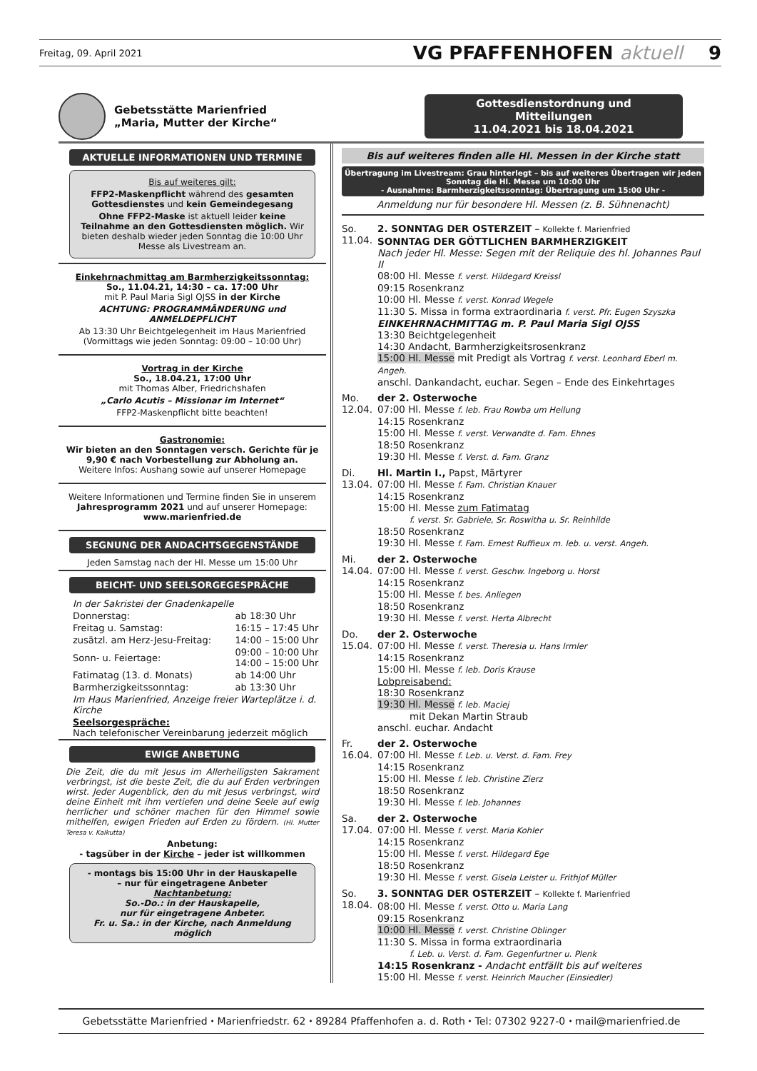Freitag, 09. April 2021 VG PFAFFENHOFEN aktuell 9
Gebetsstätte Marienfried
„Maria, Mutter der Kirche“
Gottesdienstordnung und Mitteilungen
11.04.2021 bis 18.04.2021
AKTUELLE INFORMATIONEN UND TERMINE
Bis auf weiteres gilt:
FFP2-Maskenpflicht während des gesamten Gottesdienstes und kein Gemeindegesang
Ohne FFP2-Maske ist aktuell leider keine Teilnahme an den Gottesdiensten möglich. Wir bieten deshalb wieder jeden Sonntag die 10:00 Uhr Messe als Livestream an.
Einkehrnachmittag am Barmherzigkeitssonntag:
So., 11.04.21, 14:30 – ca. 17:00 Uhr
mit P. Paul Maria Sigl OJSS in der Kirche
ACHTUNG: PROGRAMMÄNDERUNG und ANMELDEPFLICHT
Ab 13:30 Uhr Beichtgelegenheit im Haus Marienfried (Vormittags wie jeden Sonntag: 09:00 – 10:00 Uhr)
Vortrag in der Kirche
So., 18.04.21, 17:00 Uhr
mit Thomas Alber, Friedrichshafen
„Carlo Acutis – Missionar im Internet“
FFP2-Maskenpflicht bitte beachten!
Gastronomie:
Wir bieten an den Sonntagen versch. Gerichte für je 9,90 € nach Vorbestellung zur Abholung an.
Weitere Infos: Aushang sowie auf unserer Homepage
Weitere Informationen und Termine finden Sie in unserem Jahresprogramm 2021 und auf unserer Homepage: www.marienfried.de
SEGNUNG DER ANDACHTSGEGENSTÄNDE
Jeden Samstag nach der Hl. Messe um 15:00 Uhr
BEICHT- UND SEELSORGEGESPRÄCHE
| In der Sakristei der Gnadenkapelle | |
| Donnerstag: | ab 18:30 Uhr |
| Freitag u. Samstag: | 16:15 – 17:45 Uhr |
| zusätzl. am Herz-Jesu-Freitag: | 14:00 – 15:00 Uhr |
| Sonn- u. Feiertage: | 09:00 – 10:00 Uhr 14:00 – 15:00 Uhr |
| Fatimatag (13. d. Monats) | ab 14:00 Uhr |
| Barmherzigkeitssonntag: | ab 13:30 Uhr |
| Im Haus Marienfried, Anzeige freier Warteplätze i. d. Kirche | |
| Seelsorgespräche: Nach telefonischer Vereinbarung jederzeit möglich | |
EWIGE ANBETUNG
Die Zeit, die du mit Jesus im Allerheiligsten Sakrament verbringst, ist die beste Zeit, die du auf Erden verbringen wirst. Jeder Augenblick, den du mit Jesus verbringst, wird deine Einheit mit ihm vertiefen und deine Seele auf ewig herrlicher und schöner machen für den Himmel sowie mithelfen, ewigen Frieden auf Erden zu fördern. (Hl. Mutter Teresa v. Kalkutta)
Anbetung:
- tagsüber in der Kirche – jeder ist willkommen
- montags bis 15:00 Uhr in der Hauskapelle
– nur für eingetragene Anbeter
Nachtanbetung:
So.-Do.: in der Hauskapelle,
nur für eingetragene Anbeter.
Fr. u. Sa.: in der Kirche, nach Anmeldung möglich
Bis auf weiteres finden alle Hl. Messen in der Kirche statt
Übertragung im Livestream: Grau hinterlegt – bis auf weiteres Übertragen wir jeden Sonntag die Hl. Messe um 10:00 Uhr
- Ausnahme: Barmherzigkeitssonntag: Übertragung um 15:00 Uhr -
Anmeldung nur für besondere Hl. Messen (z. B. Sühnenacht)
So.
11.04.
2. SONNTAG DER OSTERZEIT – Kollekte f. Marienfried
SONNTAG DER GÖTTLICHEN BARMHERZIGKEIT
Nach jeder Hl. Messe: Segen mit der Reliquie des hl. Johannes Paul II
08:00 Hl. Messe f. verst. Hildegard Kreissl
09:15 Rosenkranz
10:00 Hl. Messe f. verst. Konrad Wegele
11:30 S. Missa in forma extraordinaria f. verst. Pfr. Eugen Szyszka
EINKEHRNACHMITTAG m. P. Paul Maria Sigl OJSS
13:30 Beichtgelegenheit
14:30 Andacht, Barmherzigkeitsrosenkranz
15:00 Hl. Messe mit Predigt als Vortrag f. verst. Leonhard Eberl m. Angeh.
anschl. Dankandacht, euchar. Segen – Ende des Einkehrtages
Mo.
12.04.
der 2. Osterwoche
07:00 Hl. Messe f. leb. Frau Rowba um Heilung
14:15 Rosenkranz
15:00 Hl. Messe f. verst. Verwandte d. Fam. Ehnes
18:50 Rosenkranz
19:30 Hl. Messe f. Verst. d. Fam. Granz
Di.
13.04.
Hl. Martin I., Papst, Märtyrer
07:00 Hl. Messe f. Fam. Christian Knauer
14:15 Rosenkranz
15:00 Hl. Messe zum Fatimatag
f. verst. Sr. Gabriele, Sr. Roswitha u. Sr. Reinhilde
18:50 Rosenkranz
19:30 Hl. Messe f. Fam. Ernest Ruffieux m. leb. u. verst. Angeh.
Mi.
14.04.
der 2. Osterwoche
07:00 Hl. Messe f. verst. Geschw. Ingeborg u. Horst
14:15 Rosenkranz
15:00 Hl. Messe f. bes. Anliegen
18:50 Rosenkranz
19:30 Hl. Messe f. verst. Herta Albrecht
Do.
15.04.
der 2. Osterwoche
07:00 Hl. Messe f. verst. Theresia u. Hans Irmler
14:15 Rosenkranz
15:00 Hl. Messe f. leb. Doris Krause
Lobpreisabend:
18:30 Rosenkranz
19:30 Hl. Messe f. leb. Maciej
mit Dekan Martin Straub
anschl. euchar. Andacht
Fr.
16.04.
der 2. Osterwoche
07:00 Hl. Messe f. Leb. u. Verst. d. Fam. Frey
14:15 Rosenkranz
15:00 Hl. Messe f. leb. Christine Zierz
18:50 Rosenkranz
19:30 Hl. Messe f. leb. Johannes
Sa.
17.04.
der 2. Osterwoche
07:00 Hl. Messe f. verst. Maria Kohler
14:15 Rosenkranz
15:00 Hl. Messe f. verst. Hildegard Ege
18:50 Rosenkranz
19:30 Hl. Messe f. verst. Gisela Leister u. Frithjof Müller
So.
18.04.
3. SONNTAG DER OSTERZEIT – Kollekte f. Marienfried
08:00 Hl. Messe f. verst. Otto u. Maria Lang
09:15 Rosenkranz
10:00 Hl. Messe f. verst. Christine Oblinger
11:30 S. Missa in forma extraordinaria
f. Leb. u. Verst. d. Fam. Gegenfurtner u. Plenk
14:15 Rosenkranz - Andacht entfällt bis auf weiteres
15:00 Hl. Messe f. verst. Heinrich Maucher (Einsiedler)
Gebetsstätte Marienfried ⬩ Marienfriedstr. 62 ⬩ 89284 Pfaffenhofen a. d. Roth ⬩ Tel: 07302 9227-0 ⬩ mail@marienfried.de